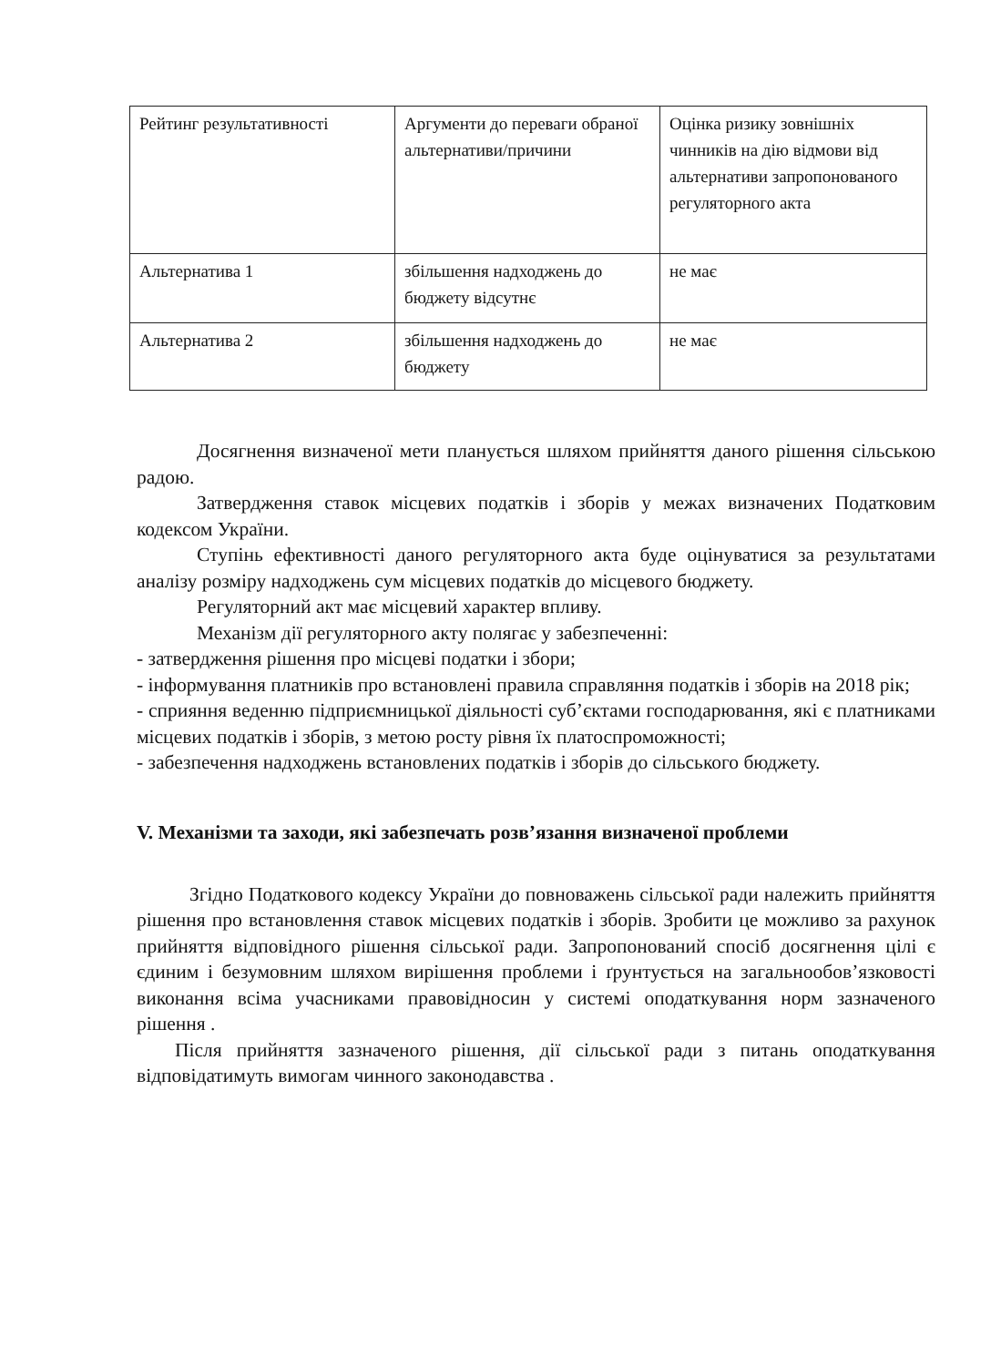| Рейтинг результативності | Аргументи до переваги обраної альтернативи/причини | Оцінка ризику зовнішніх чинників на дію відмови від альтернативи запропонованого регуляторного акта |
| Альтернатива 1 | збільшення надходжень до бюджету відсутнє | не має |
| Альтернатива 2 | збільшення надходжень до бюджету | не має |
Досягнення визначеної мети планується шляхом прийняття даного рішення сільською радою.
Затвердження ставок місцевих податків і зборів у межах визначених Податковим кодексом України.
Ступінь ефективності даного регуляторного акта буде оцінуватися за результатами аналізу розміру надходжень сум місцевих податків до місцевого бюджету.
Регуляторний акт має місцевий характер впливу.
Механізм дії регуляторного акту полягає у забезпеченні:
- затвердження рішення про місцеві податки і збори;
- інформування платників про встановлені правила справляння податків і зборів на 2018 рік;
- сприяння веденню підприємницької діяльності суб’єктами господарювання, які є платниками місцевих податків і зборів, з метою росту рівня їх платоспроможності;
- забезпечення надходжень встановлених податків і зборів до сільського бюджету.
V. Механізми та заходи, які забезпечать розв’язання визначеної проблеми
Згідно Податкового кодексу України до повноважень сільської ради належить прийняття рішення про встановлення ставок місцевих податків і зборів. Зробити це можливо за рахунок прийняття відповідного рішення сільської ради. Запропонований спосіб досягнення цілі є єдиним і безумовним шляхом вирішення проблеми і ґрунтується на загальнообов’язковості виконання всіма учасниками правовідносин у системі оподаткування норм зазначеного рішення .
Після прийняття зазначеного рішення, дії сільської ради з питань оподаткування відповідатимуть вимогам чинного законодавства .